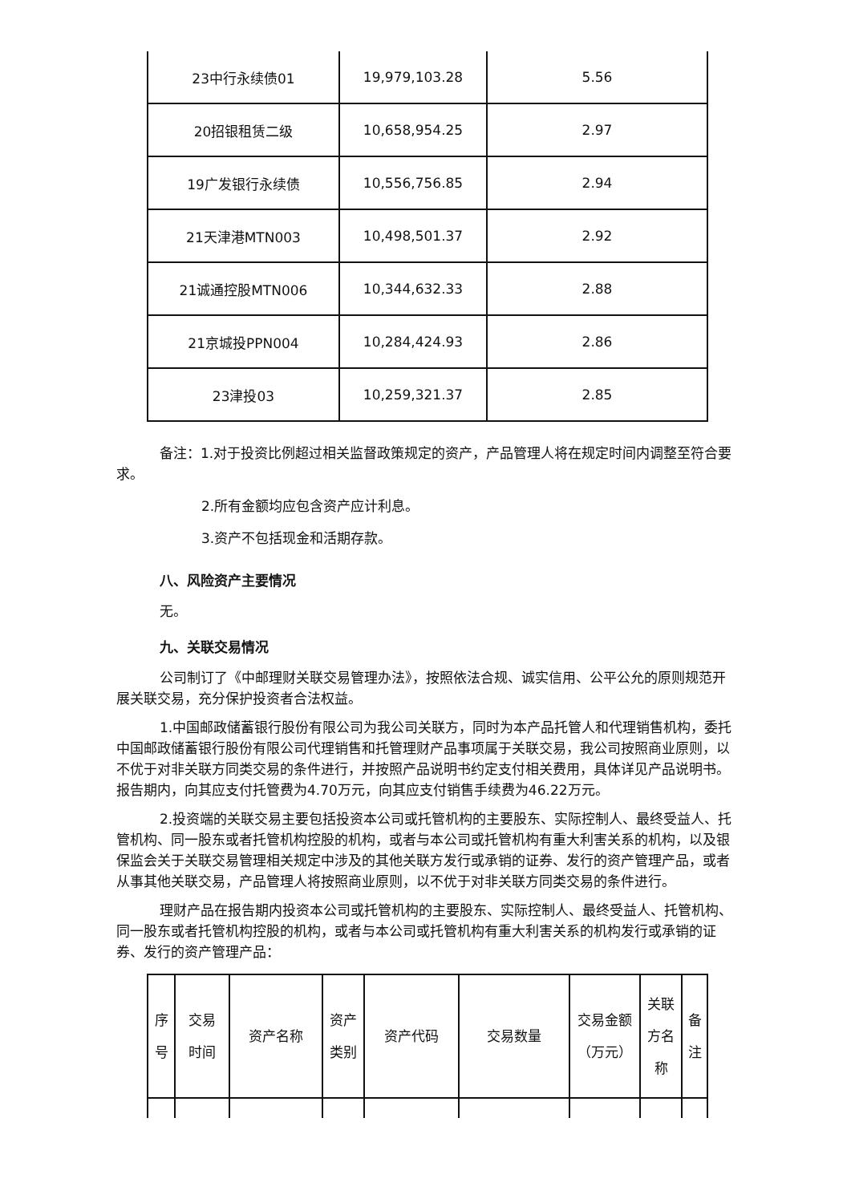| 23中行永续债01 | 19,979,103.28 | 5.56 |
| 20招银租赁二级 | 10,658,954.25 | 2.97 |
| 19广发银行永续债 | 10,556,756.85 | 2.94 |
| 21天津港MTN003 | 10,498,501.37 | 2.92 |
| 21诚通控股MTN006 | 10,344,632.33 | 2.88 |
| 21京城投PPN004 | 10,284,424.93 | 2.86 |
| 23津投03 | 10,259,321.37 | 2.85 |
备注：1.对于投资比例超过相关监督政策规定的资产，产品管理人将在规定时间内调整至符合要求。
2.所有金额均应包含资产应计利息。
3.资产不包括现金和活期存款。
八、风险资产主要情况
无。
九、关联交易情况
公司制订了《中邮理财关联交易管理办法》，按照依法合规、诚实信用、公平公允的原则规范开展关联交易，充分保护投资者合法权益。
1.中国邮政储蓄银行股份有限公司为我公司关联方，同时为本产品托管人和代理销售机构，委托中国邮政储蓄银行股份有限公司代理销售和托管理财产品事项属于关联交易，我公司按照商业原则，以不优于对非关联方同类交易的条件进行，并按照产品说明书约定支付相关费用，具体详见产品说明书。报告期内，向其应支付托管费为4.70万元，向其应支付销售手续费为46.22万元。
2.投资端的关联交易主要包括投资本公司或托管机构的主要股东、实际控制人、最终受益人、托管机构、同一股东或者托管机构控股的机构，或者与本公司或托管机构有重大利害关系的机构，以及银保监会关于关联交易管理相关规定中涉及的其他关联方发行或承销的证券、发行的资产管理产品，或者从事其他关联交易，产品管理人将按照商业原则，以不优于对非关联方同类交易的条件进行。
理财产品在报告期内投资本公司或托管机构的主要股东、实际控制人、最终受益人、托管机构、同一股东或者托管机构控股的机构，或者与本公司或托管机构有重大利害关系的机构发行或承销的证券、发行的资产管理产品：
| 序 号 | 交易 时间 | 资产名称 | 资产 类别 | 资产代码 | 交易数量 | 交易金额 （万元） | 关联 方名 称 | 备 注 |
| --- | --- | --- | --- | --- | --- | --- | --- | --- |